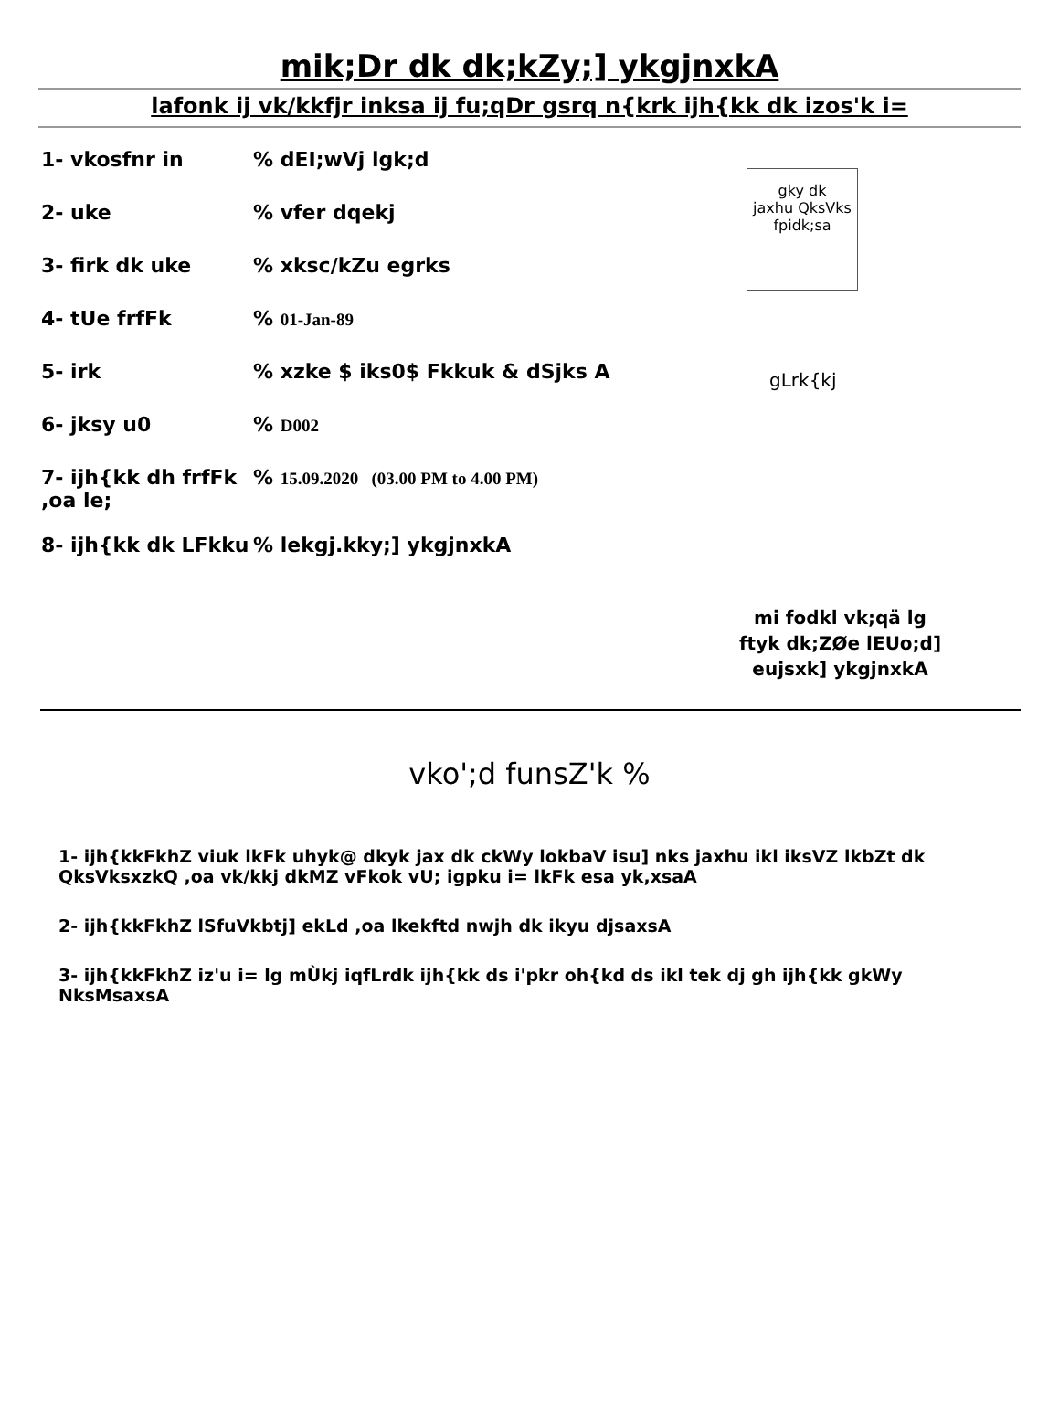mik;Dr dk dk;kZy;] ykgjnxkA
lafonk ij vk/kkfjr inksa ij fu;qDr gsrq n{krk ijh{kk dk izos'k i=
gky dk
jaxhu QksVks
fpidk;sa
gLrk{kj
1- vkosfnr in % dEI;wVj lgk;d
2- uke % vfer dqekj
3- firk dk uke % xksc/kZu egrks
4- tUe frfFk % 01-Jan-89
5- irk % xzke $ iks0$ Fkkuk & dSjks A
6- jksy u0 % D002
7- ijh{kk dh frfFk ,oa le;
% 15.09.2020 (03.00 PM to 4.00 PM)
8- ijh{kk dk LFkku
% lekgj.kky;] ykgjnxkA
mi fodkl vk;qä lg
ftyk dk;ZØe lEUo;d]
eujsxk] ykgjnxkA
vko';d funsZ'k %
1- ijh{kkFkhZ viuk lkFk uhyk@ dkyk jax dk ckWy lokbaV isu] nks jaxhu ikl iksVZ lkbZt dk QksVksxzkQ ,oa vk/kkj dkMZ vFkok vU; igpku i= lkFk esa yk,xsaA
2- ijh{kkFkhZ lSfuVkbtj] ekLd ,oa lkekftd nwjh dk ikyu djsaxsA
3- ijh{kkFkhZ iz'u i= lg mÙkj iqfLrdk ijh{kk ds i'pkr oh{kd ds ikl tek dj gh ijh{kk gkWy NksMsaxsA